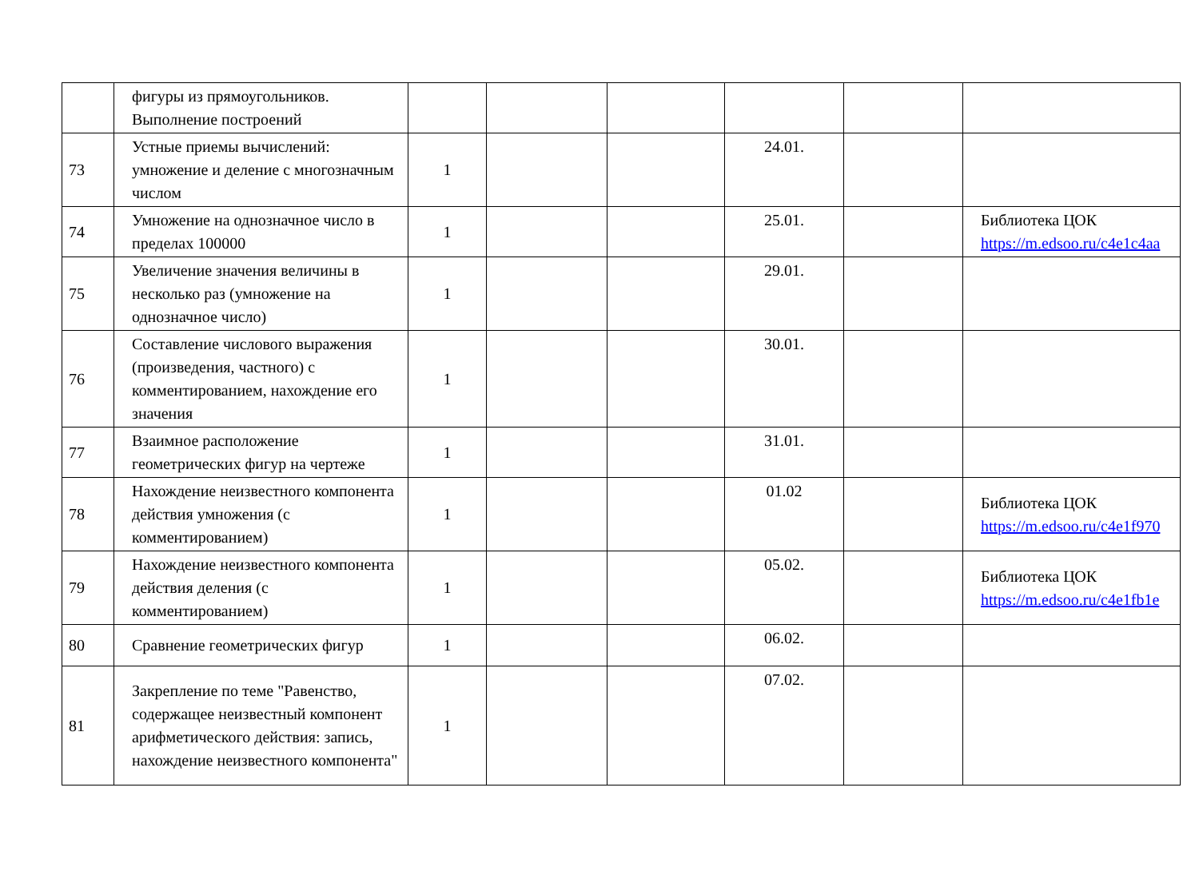| | фигуры из прямоугольников. Выполнение построений | | | | | | |
| 73 | Устные приемы вычислений: умножение и деление с многозначным числом | 1 | | | 24.01. | | |
| 74 | Умножение на однозначное число в пределах 100000 | 1 | | | 25.01. | | Библиотека ЦОК https://m.edsoo.ru/c4e1c4aa |
| 75 | Увеличение значения величины в несколько раз (умножение на однозначное число) | 1 | | | 29.01. | | |
| 76 | Составление числового выражения (произведения, частного) с комментированием, нахождение его значения | 1 | | | 30.01. | | |
| 77 | Взаимное расположение геометрических фигур на чертеже | 1 | | | 31.01. | | |
| 78 | Нахождение неизвестного компонента действия умножения (с комментированием) | 1 | | | 01.02 | | Библиотека ЦОК https://m.edsoo.ru/c4e1f970 |
| 79 | Нахождение неизвестного компонента действия деления (с комментированием) | 1 | | | 05.02. | | Библиотека ЦОК https://m.edsoo.ru/c4e1fb1e |
| 80 | Сравнение геометрических фигур | 1 | | | 06.02. | | |
| 81 | Закрепление по теме "Равенство, содержащее неизвестный компонент арифметического действия: запись, нахождение неизвестного компонента" | 1 | | | 07.02. | | |